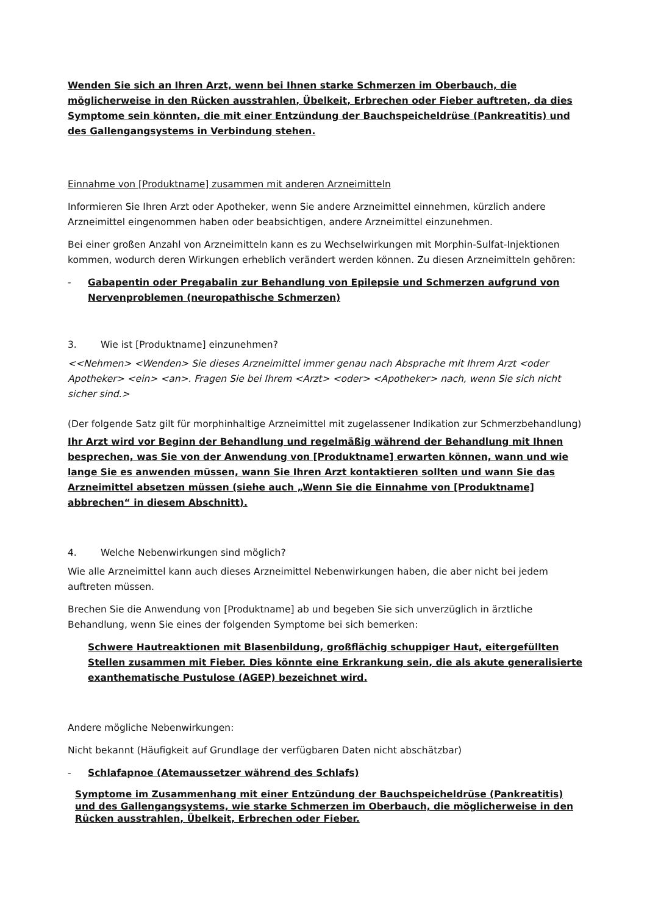Wenden Sie sich an Ihren Arzt, wenn bei Ihnen starke Schmerzen im Oberbauch, die möglicherweise in den Rücken ausstrahlen, Übelkeit, Erbrechen oder Fieber auftreten, da dies Symptome sein könnten, die mit einer Entzündung der Bauchspeicheldrüse (Pankreatitis) und des Gallengangsystems in Verbindung stehen.
Einnahme von [Produktname] zusammen mit anderen Arzneimitteln
Informieren Sie Ihren Arzt oder Apotheker, wenn Sie andere Arzneimittel einnehmen, kürzlich andere Arzneimittel eingenommen haben oder beabsichtigen, andere Arzneimittel einzunehmen.
Bei einer großen Anzahl von Arzneimitteln kann es zu Wechselwirkungen mit Morphin-Sulfat-Injektionen kommen, wodurch deren Wirkungen erheblich verändert werden können. Zu diesen Arzneimitteln gehören:
- Gabapentin oder Pregabalin zur Behandlung von Epilepsie und Schmerzen aufgrund von Nervenproblemen (neuropathische Schmerzen)
3. Wie ist [Produktname] einzunehmen?
<<Nehmen> <Wenden> Sie dieses Arzneimittel immer genau nach Absprache mit Ihrem Arzt <oder Apotheker> <ein> <an>. Fragen Sie bei Ihrem <Arzt> <oder> <Apotheker> nach, wenn Sie sich nicht sicher sind.>
(Der folgende Satz gilt für morphinhaltige Arzneimittel mit zugelassener Indikation zur Schmerzbehandlung)
Ihr Arzt wird vor Beginn der Behandlung und regelmäßig während der Behandlung mit Ihnen besprechen, was Sie von der Anwendung von [Produktname] erwarten können, wann und wie lange Sie es anwenden müssen, wann Sie Ihren Arzt kontaktieren sollten und wann Sie das Arzneimittel absetzen müssen (siehe auch „Wenn Sie die Einnahme von [Produktname] abbrechen“ in diesem Abschnitt).
4. Welche Nebenwirkungen sind möglich?
Wie alle Arzneimittel kann auch dieses Arzneimittel Nebenwirkungen haben, die aber nicht bei jedem auftreten müssen.
Brechen Sie die Anwendung von [Produktname] ab und begeben Sie sich unverzüglich in ärztliche Behandlung, wenn Sie eines der folgenden Symptome bei sich bemerken:
Schwere Hautreaktionen mit Blasenbildung, großflächig schuppiger Haut, eitergefüllten Stellen zusammen mit Fieber. Dies könnte eine Erkrankung sein, die als akute generalisierte exanthematische Pustulose (AGEP) bezeichnet wird.
Andere mögliche Nebenwirkungen:
Nicht bekannt (Häufigkeit auf Grundlage der verfügbaren Daten nicht abschätzbar)
- Schlafapnoe (Atemaussetzer während des Schlafs)
Symptome im Zusammenhang mit einer Entzündung der Bauchspeicheldrüse (Pankreatitis) und des Gallengangsystems, wie starke Schmerzen im Oberbauch, die möglicherweise in den Rücken ausstrahlen, Übelkeit, Erbrechen oder Fieber.